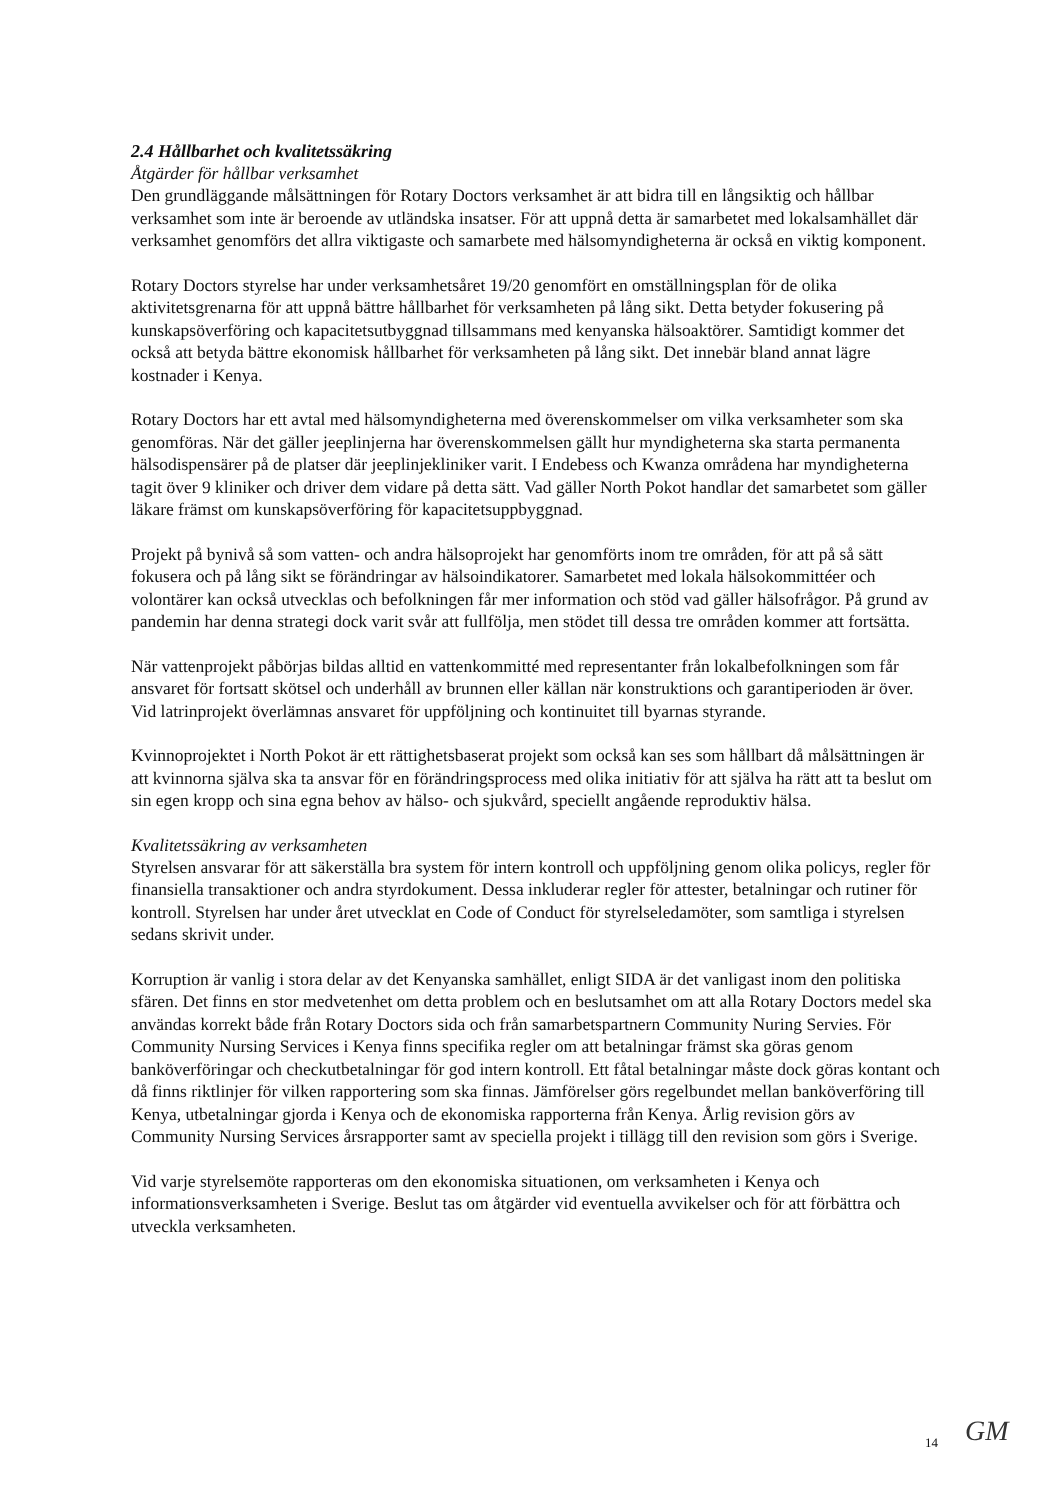2.4 Hållbarhet och kvalitetssäkring
Åtgärder för hållbar verksamhet
Den grundläggande målsättningen för Rotary Doctors verksamhet är att bidra till en långsiktig och hållbar verksamhet som inte är beroende av utländska insatser. För att uppnå detta är samarbetet med lokalsamhället där verksamhet genomförs det allra viktigaste och samarbete med hälsomyndigheterna är också en viktig komponent.
Rotary Doctors styrelse har under verksamhetsåret 19/20 genomfört en omställningsplan för de olika aktivitetsgrenarna för att uppnå bättre hållbarhet för verksamheten på lång sikt. Detta betyder fokusering på kunskapsöverföring och kapacitetsutbyggnad tillsammans med kenyanska hälsoaktörer. Samtidigt kommer det också att betyda bättre ekonomisk hållbarhet för verksamheten på lång sikt. Det innebär bland annat lägre kostnader i Kenya.
Rotary Doctors har ett avtal med hälsomyndigheterna med överenskommelser om vilka verksamheter som ska genomföras. När det gäller jeeplinjerna har överenskommelsen gällt hur myndigheterna ska starta permanenta hälsodispensärer på de platser där jeeplinjekliniker varit. I Endebess och Kwanza områdena har myndigheterna tagit över 9 kliniker och driver dem vidare på detta sätt. Vad gäller North Pokot handlar det samarbetet som gäller läkare främst om kunskapsöverföring för kapacitetsuppbyggnad.
Projekt på bynivå så som vatten- och andra hälsoprojekt har genomförts inom tre områden, för att på så sätt fokusera och på lång sikt se förändringar av hälsoindikatorer. Samarbetet med lokala hälsokommittéer och volontärer kan också utvecklas och befolkningen får mer information och stöd vad gäller hälsofrågor. På grund av pandemin har denna strategi dock varit svår att fullfölja, men stödet till dessa tre områden kommer att fortsätta.
När vattenprojekt påbörjas bildas alltid en vattenkommitté med representanter från lokalbefolkningen som får ansvaret för fortsatt skötsel och underhåll av brunnen eller källan när konstruktions och garantiperioden är över. Vid latrinprojekt överlämnas ansvaret för uppföljning och kontinuitet till byarnas styrande.
Kvinnoprojektet i North Pokot är ett rättighetsbaserat projekt som också kan ses som hållbart då målsättningen är att kvinnorna själva ska ta ansvar för en förändringsprocess med olika initiativ för att själva ha rätt att ta beslut om sin egen kropp och sina egna behov av hälso- och sjukvård, speciellt angående reproduktiv hälsa.
Kvalitetssäkring av verksamheten
Styrelsen ansvarar för att säkerställa bra system för intern kontroll och uppföljning genom olika policys, regler för finansiella transaktioner och andra styrdokument. Dessa inkluderar regler för attester, betalningar och rutiner för kontroll. Styrelsen har under året utvecklat en Code of Conduct för styrelseledamöter, som samtliga i styrelsen sedans skrivit under.
Korruption är vanlig i stora delar av det Kenyanska samhället, enligt SIDA är det vanligast inom den politiska sfären. Det finns en stor medvetenhet om detta problem och en beslutsamhet om att alla Rotary Doctors medel ska användas korrekt både från Rotary Doctors sida och från samarbetspartnern Community Nuring Servies. För Community Nursing Services i Kenya finns specifika regler om att betalningar främst ska göras genom banköverföringar och checkutbetalningar för god intern kontroll. Ett fåtal betalningar måste dock göras kontant och då finns riktlinjer för vilken rapportering som ska finnas. Jämförelser görs regelbundet mellan banköverföring till Kenya, utbetalningar gjorda i Kenya och de ekonomiska rapporterna från Kenya. Årlig revision görs av Community Nursing Services årsrapporter samt av speciella projekt i tillägg till den revision som görs i Sverige.
Vid varje styrelsemöte rapporteras om den ekonomiska situationen, om verksamheten i Kenya och informationsverksamheten i Sverige. Beslut tas om åtgärder vid eventuella avvikelser och för att förbättra och utveckla verksamheten.
14 GM